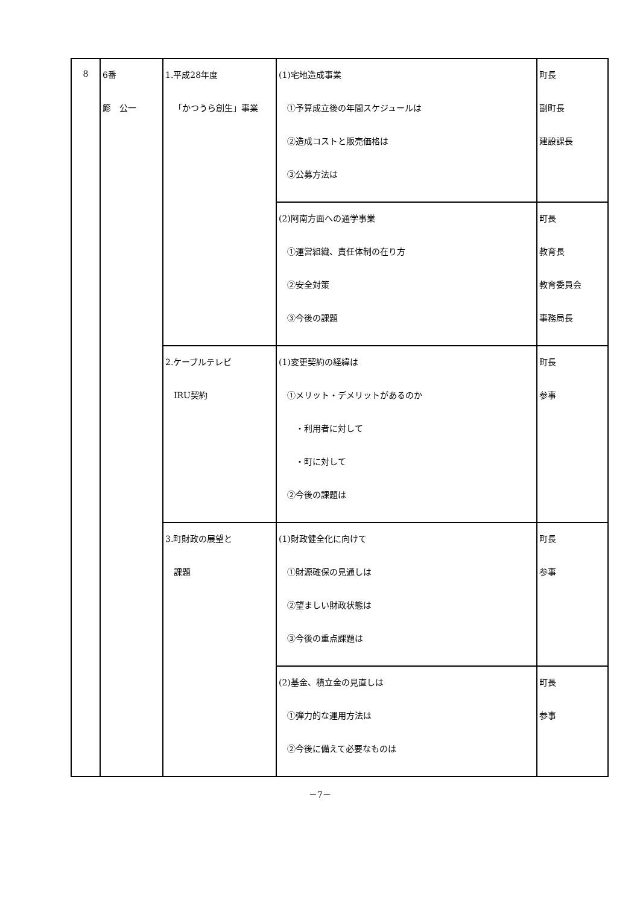| 8 | 6番 簓 公一 | 1.平成28年度 「かつうら創生」事業 | (1)宅地造成事業 ①予算成立後の年間スケジュールは ②造成コストと販売価格は ③公募方法は | 町長 副町長 建設課長 |
| | | | (2)阿南方面への通学事業 ①運営組織、責任体制の在り方 ②安全対策 ③今後の課題 | 町長 教育長 教育委員会 事務局長 |
| | | 2.ケーブルテレビ IRU契約 | (1)変更契約の経緯は ①メリット・デメリットがあるのか ・利用者に対して ・町に対して ②今後の課題は | 町長 参事 |
| | | 3.町財政の展望と 課題 | (1)財政健全化に向けて ①財源確保の見通しは ②望ましい財政状態は ③今後の重点課題は | 町長 参事 |
| | | | (2)基金、積立金の見直しは ①弾力的な運用方法は ②今後に備えて必要なものは | 町長 参事 |
－7－